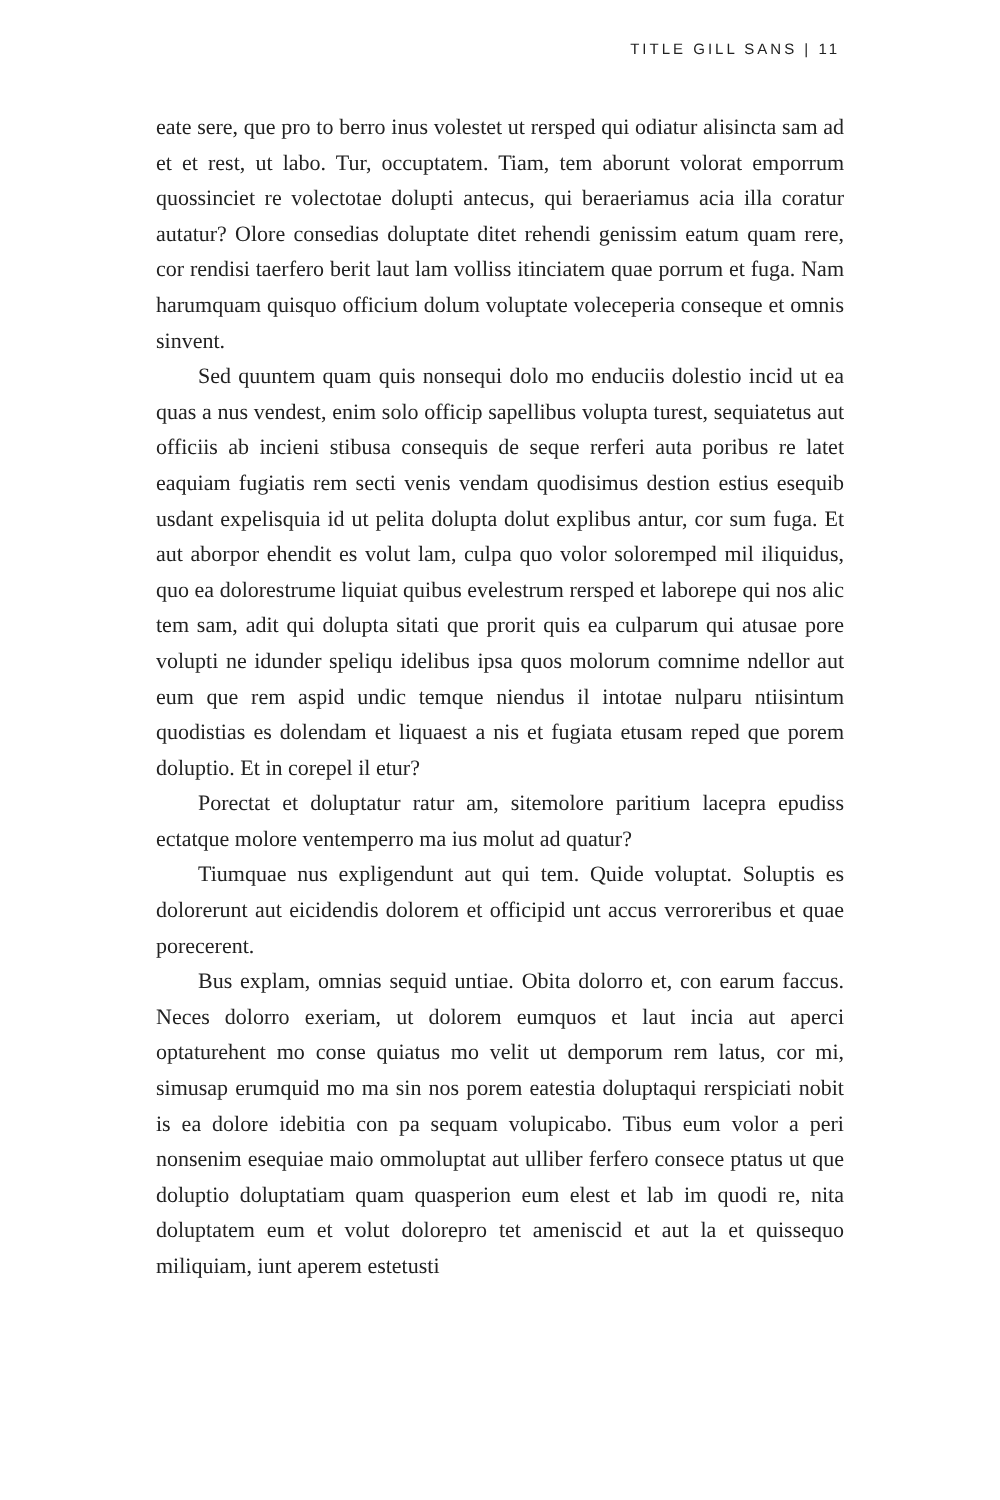TITLE GILL SANS | 11
eate sere, que pro to berro inus volestet ut rersped qui odiatur alisincta sam ad et et rest, ut labo. Tur, occuptatem. Tiam, tem aborunt volorat emporrum quossinciet re volectotae dolupti antecus, qui beraeriamus acia illa coratur autatur? Olore consedias doluptate ditet rehendi genissim eatum quam rere, cor rendisi taerfero berit laut lam volliss itinciatem quae porrum et fuga. Nam harumquam quisquo officium dolum voluptate voleceperia conseque et omnis sinvent.
Sed quuntem quam quis nonsequi dolo mo enduciis dolestio incid ut ea quas a nus vendest, enim solo officip sapellibus volupta turest, sequiatetus aut officiis ab incieni stibusa consequis de seque rerferi auta poribus re latet eaquiam fugiatis rem secti venis vendam quodisimus destion estius esequib usdant expelisquia id ut pelita dolupta dolut explibus antur, cor sum fuga. Et aut aborpor ehendit es volut lam, culpa quo volor soloremped mil iliquidus, quo ea dolorestrume liquiat quibus evelestrum rersped et laborepe qui nos alic tem sam, adit qui dolupta sitati que prorit quis ea culparum qui atusae pore volupti ne idunder speliqu idelibus ipsa quos molorum comnime ndellor aut eum que rem aspid undic temque niendus il intotae nulparu ntiisintum quodistias es dolendam et liquaest a nis et fugiata etusam reped que porem doluptio. Et in corepel il etur?
Porectat et doluptatur ratur am, sitemolore paritium lacepra epud­iss ectatque molore ventemperro ma ius molut ad quatur?
Tiumquae nus expligendunt aut qui tem. Quide voluptat. Soluptis es dolorerunt aut eicidendis dolorem et officipid unt accus verroreribus et quae porecerent.
Bus explam, omnias sequid untiae. Obita dolorro et, con earum faccus. Neces dolorro exeriam, ut dolorem eumquos et laut incia aut aperci optaturehent mo conse quiatus mo velit ut demporum rem latus, cor mi, simusap erumquid mo ma sin nos porem eatestia doluptaqui rerspiciati nobit is ea dolore idebitia con pa sequam volupicabo. Tibus eum volor a peri nonsenim esequiae maio ommoluptat aut ulliber ferfero consece ptatus ut que doluptio doluptatiam quam quasperion eum elest et lab im quodi re, nita doluptatem eum et volut dolorepro tet ameniscid et aut la et quissequo miliquiam, iunt aperem estetusti